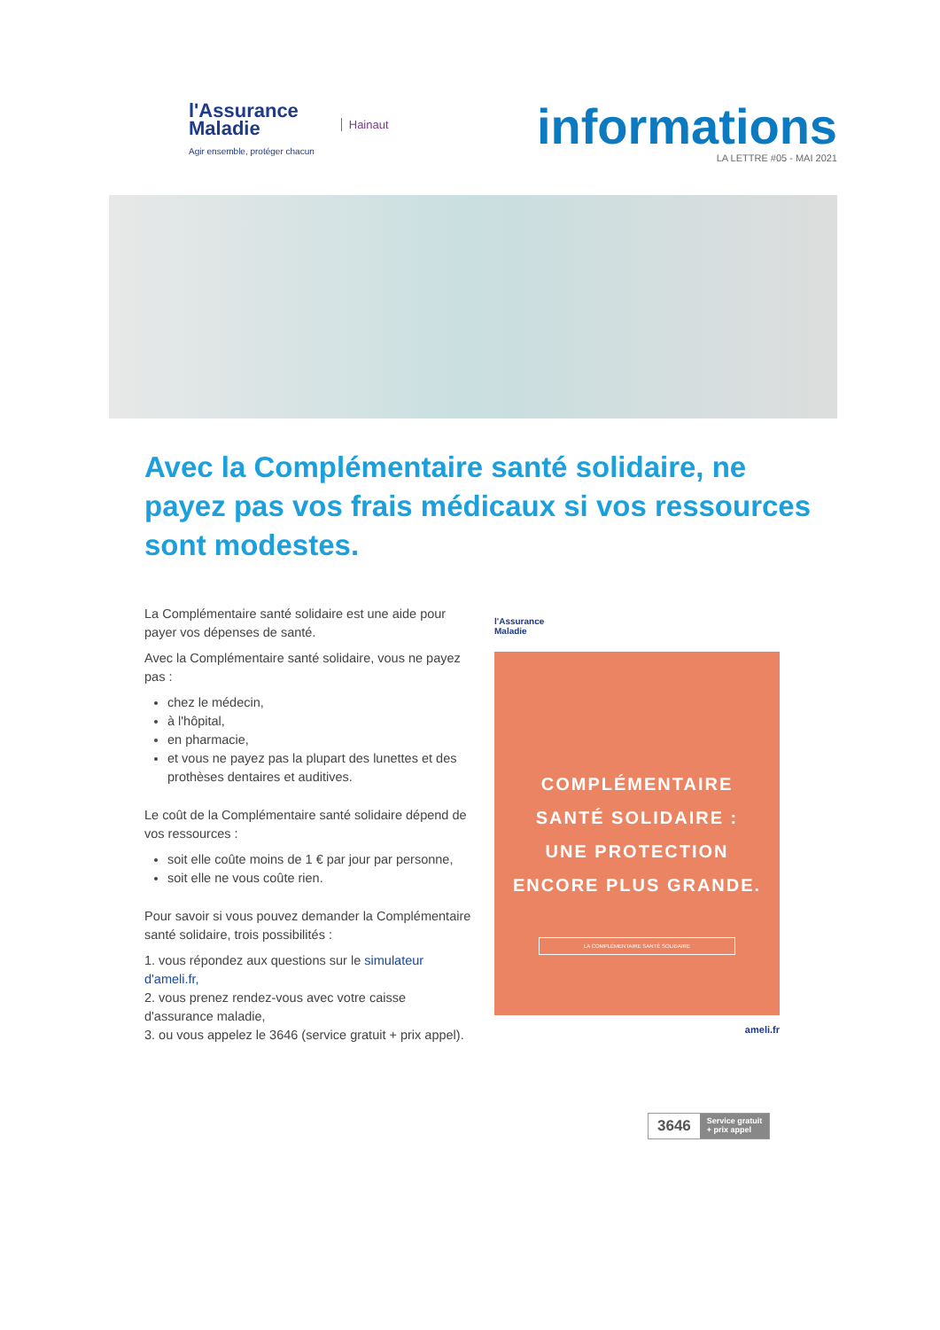l'Assurance
Maladie
Agir ensemble, protéger chacun
Hainaut
informations
LA LETTRE #05 - MAI 2021
Avec la Complémentaire santé solidaire, ne payez pas vos frais médicaux si vos ressources sont modestes.
La Complémentaire santé solidaire est une aide pour payer vos dépenses de santé.
Avec la Complémentaire santé solidaire, vous ne payez pas :
chez le médecin,
à l'hôpital,
en pharmacie,
et vous ne payez pas la plupart des lunettes et des prothèses dentaires et auditives.
Le coût de la Complémentaire santé solidaire dépend de vos ressources :
soit elle coûte moins de 1 € par jour par personne,
soit elle ne vous coûte rien.
Pour savoir si vous pouvez demander la Complémentaire santé solidaire, trois possibilités :
1. vous répondez aux questions sur le simulateur d'ameli.fr,
2. vous prenez rendez-vous avec votre caisse d'assurance maladie,
3. ou vous appelez le 3646 (service gratuit + prix appel).
l'Assurance
Maladie
COMPLÉMENTAIRE
SANTÉ SOLIDAIRE :
UNE PROTECTION
ENCORE PLUS GRANDE.
LA COMPLÉMENTAIRE SANTÉ SOLIDAIRE
ameli.fr
3646 Service gratuit
+ prix appel